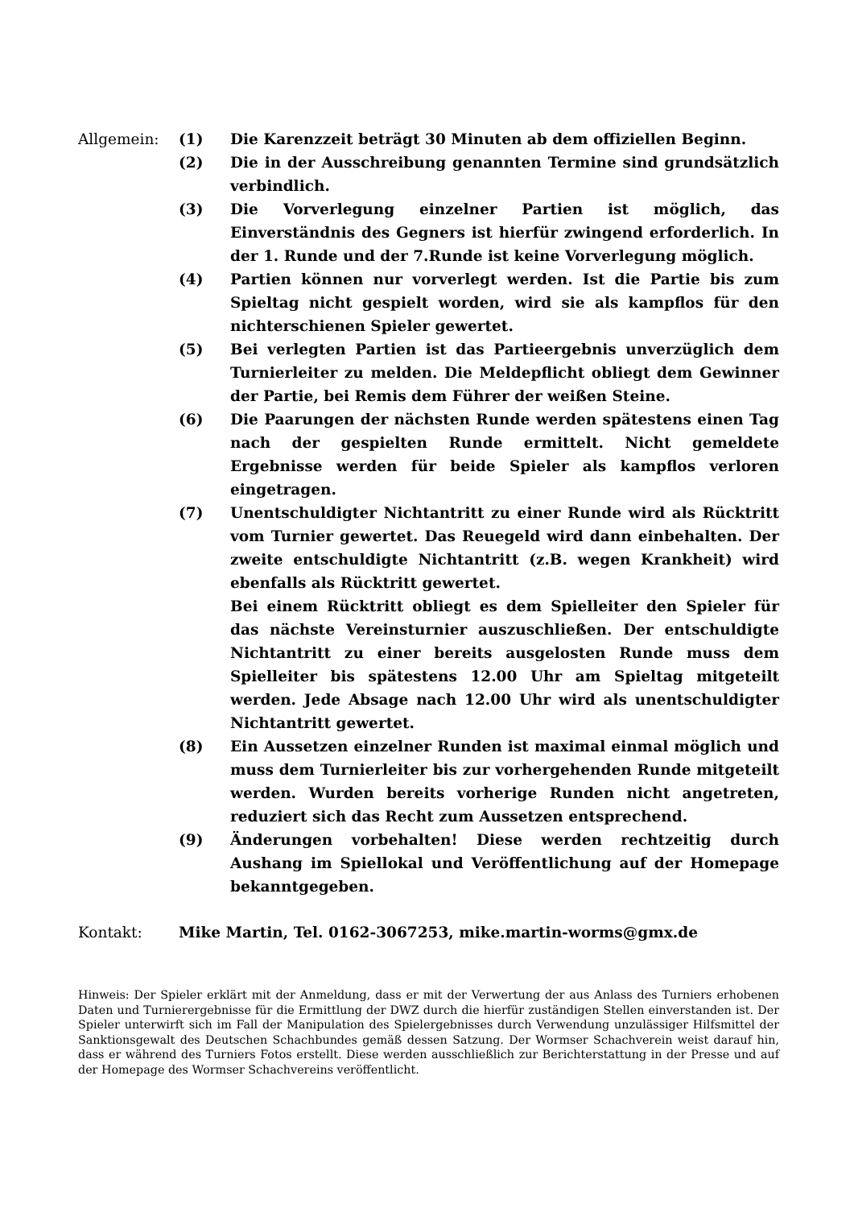Allgemein: (1) Die Karenzzeit beträgt 30 Minuten ab dem offiziellen Beginn.
(2) Die in der Ausschreibung genannten Termine sind grundsätzlich verbindlich.
(3) Die Vorverlegung einzelner Partien ist möglich, das Einverständnis des Gegners ist hierfür zwingend erforderlich. In der 1. Runde und der 7.Runde ist keine Vorverlegung möglich.
(4) Partien können nur vorverlegt werden. Ist die Partie bis zum Spieltag nicht gespielt worden, wird sie als kampflos für den nichterschienen Spieler gewertet.
(5) Bei verlegten Partien ist das Partieergebnis unverzüglich dem Turnierleiter zu melden. Die Meldepflicht obliegt dem Gewinner der Partie, bei Remis dem Führer der weißen Steine.
(6) Die Paarungen der nächsten Runde werden spätestens einen Tag nach der gespielten Runde ermittelt. Nicht gemeldete Ergebnisse werden für beide Spieler als kampflos verloren eingetragen.
(7) Unentschuldigter Nichtantritt zu einer Runde wird als Rücktritt vom Turnier gewertet. Das Reuegeld wird dann einbehalten. Der zweite entschuldigte Nichtantritt (z.B. wegen Krankheit) wird ebenfalls als Rücktritt gewertet.
Bei einem Rücktritt obliegt es dem Spielleiter den Spieler für das nächste Vereinsturnier auszuschließen. Der entschuldigte Nichtantritt zu einer bereits ausgelosten Runde muss dem Spielleiter bis spätestens 12.00 Uhr am Spieltag mitgeteilt werden. Jede Absage nach 12.00 Uhr wird als unentschuldigter Nichtantritt gewertet.
(8) Ein Aussetzen einzelner Runden ist maximal einmal möglich und muss dem Turnierleiter bis zur vorhergehenden Runde mitgeteilt werden. Wurden bereits vorherige Runden nicht angetreten, reduziert sich das Recht zum Aussetzen entsprechend.
(9) Änderungen vorbehalten! Diese werden rechtzeitig durch Aushang im Spiellokal und Veröffentlichung auf der Homepage bekanntgegeben.
Kontakt: Mike Martin, Tel. 0162-3067253, mike.martin-worms@gmx.de
Hinweis: Der Spieler erklärt mit der Anmeldung, dass er mit der Verwertung der aus Anlass des Turniers erhobenen Daten und Turnierergebnisse für die Ermittlung der DWZ durch die hierfür zuständigen Stellen einverstanden ist. Der Spieler unterwirft sich im Fall der Manipulation des Spielergebnisses durch Verwendung unzulässiger Hilfsmittel der Sanktionsgewalt des Deutschen Schachbundes gemäß dessen Satzung. Der Wormser Schachverein weist darauf hin, dass er während des Turniers Fotos erstellt. Diese werden ausschließlich zur Berichterstattung in der Presse und auf der Homepage des Wormser Schachvereins veröffentlicht.